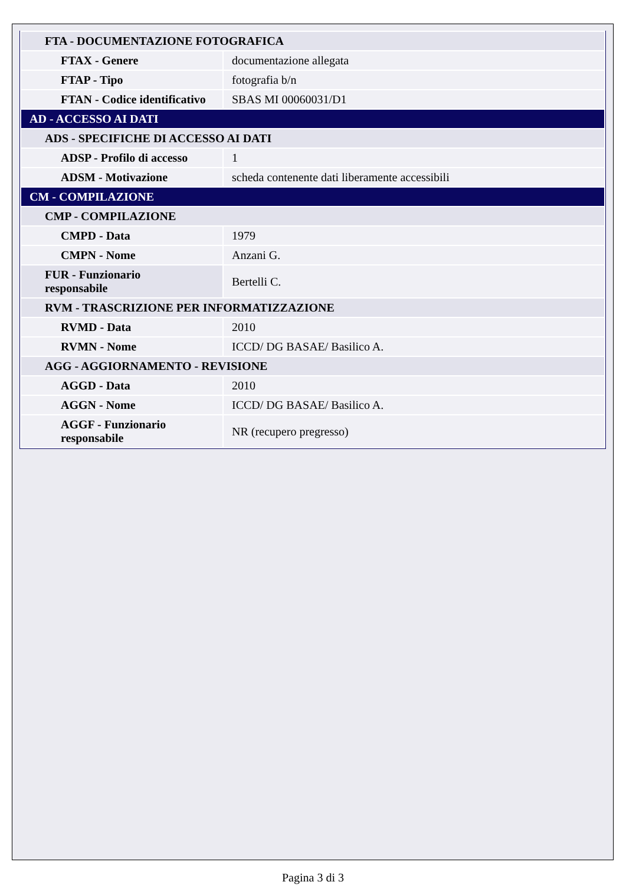| FTA - DOCUMENTAZIONE FOTOGRAFICA | |
| FTAX - Genere | documentazione allegata |
| FTAP - Tipo | fotografia b/n |
| FTAN - Codice identificativo | SBAS MI 00060031/D1 |
| AD - ACCESSO AI DATI | |
| ADS - SPECIFICHE DI ACCESSO AI DATI | |
| ADSP - Profilo di accesso | 1 |
| ADSM - Motivazione | scheda contenente dati liberamente accessibili |
| CM - COMPILAZIONE | |
| CMP - COMPILAZIONE | |
| CMPD - Data | 1979 |
| CMPN - Nome | Anzani G. |
| FUR - Funzionario responsabile | Bertelli C. |
| RVM - TRASCRIZIONE PER INFORMATIZZAZIONE | |
| RVMD - Data | 2010 |
| RVMN - Nome | ICCD/ DG BASAE/ Basilico A. |
| AGG - AGGIORNAMENTO - REVISIONE | |
| AGGD - Data | 2010 |
| AGGN - Nome | ICCD/ DG BASAE/ Basilico A. |
| AGGF - Funzionario responsabile | NR (recupero pregresso) |
Pagina 3 di 3